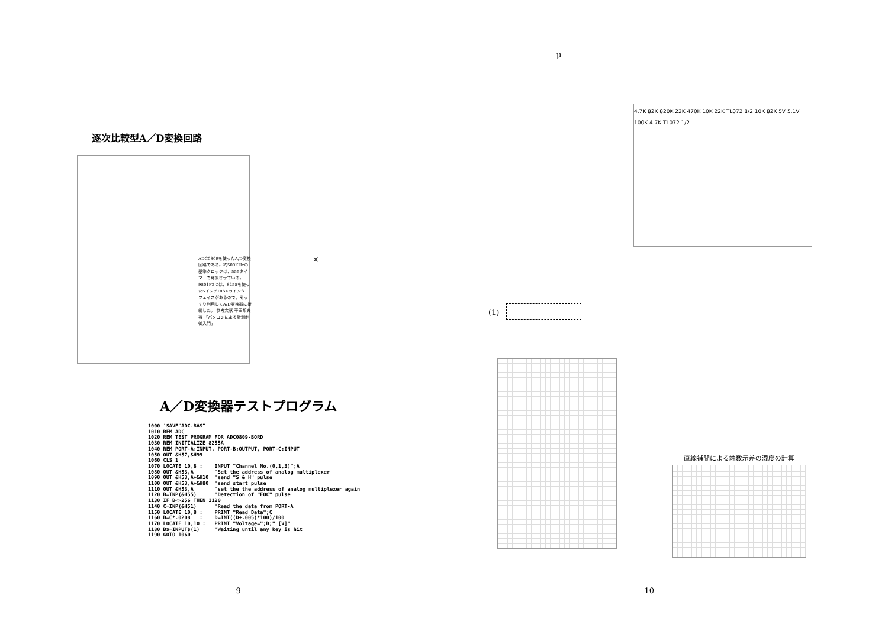逐次比較型A／D変換回路
ADC0809を使ったA/D変換回路である。約500KHzの基準クロックは、555タイマーで発振させている。 9801F2には、8255を使った5インチDISKのインターフェイスがあるので、そっくり利用してA/D変換器に接続した。 参考文献 平田邦夫著 「パソコンによる計測制御入門」
A／D変換器テストプログラム
1000 'SAVE"ADC.BAS"
1010 REM ADC
1020 REM TEST PROGRAM FOR ADC0809-BORD
1030 REM INITIALIZE 8255A
1040 REM PORT-A:INPUT, PORT-B:OUTPUT, PORT-C:INPUT
1050 OUT &H57,&H99
1060 CLS 1
1070 LOCATE 10,8 :    INPUT "Channel No.(0,1,3)";A
1080 OUT &H53,A       'Set the address of analog multiplexer
1090 OUT &H53,A+&H10  'send "S & H" pulse
1100 OUT &H53,A+&H80  'send start pulse
1110 OUT &H53,A       'set the the address of analog multiplexer again
1120 B=INP(&H55)      'Detection of "EOC" pulse
1130 IF B<>256 THEN 1120
1140 C=INP(&H51)      'Read the data from PORT-A
1150 LOCATE 10,8 :    PRINT "Read Data";C
1160 D=C*.0208   :    D=INT((D+.005)*100)/100
1170 LOCATE 10,10 :   PRINT "Voltage=";D;" [V]"
1180 B$=INPUT$(1)     'Waiting until any key is hit
1190 GOTO 1060
×
- 9 -
μ
4.7K 82K 820K 22K 470K 10K 22K TL072 1/2 10K 82K 5V 5.1V 100K 4.7K TL072 1/2
(1)
直線補間による端数示差の湿度の計算
- 10 -